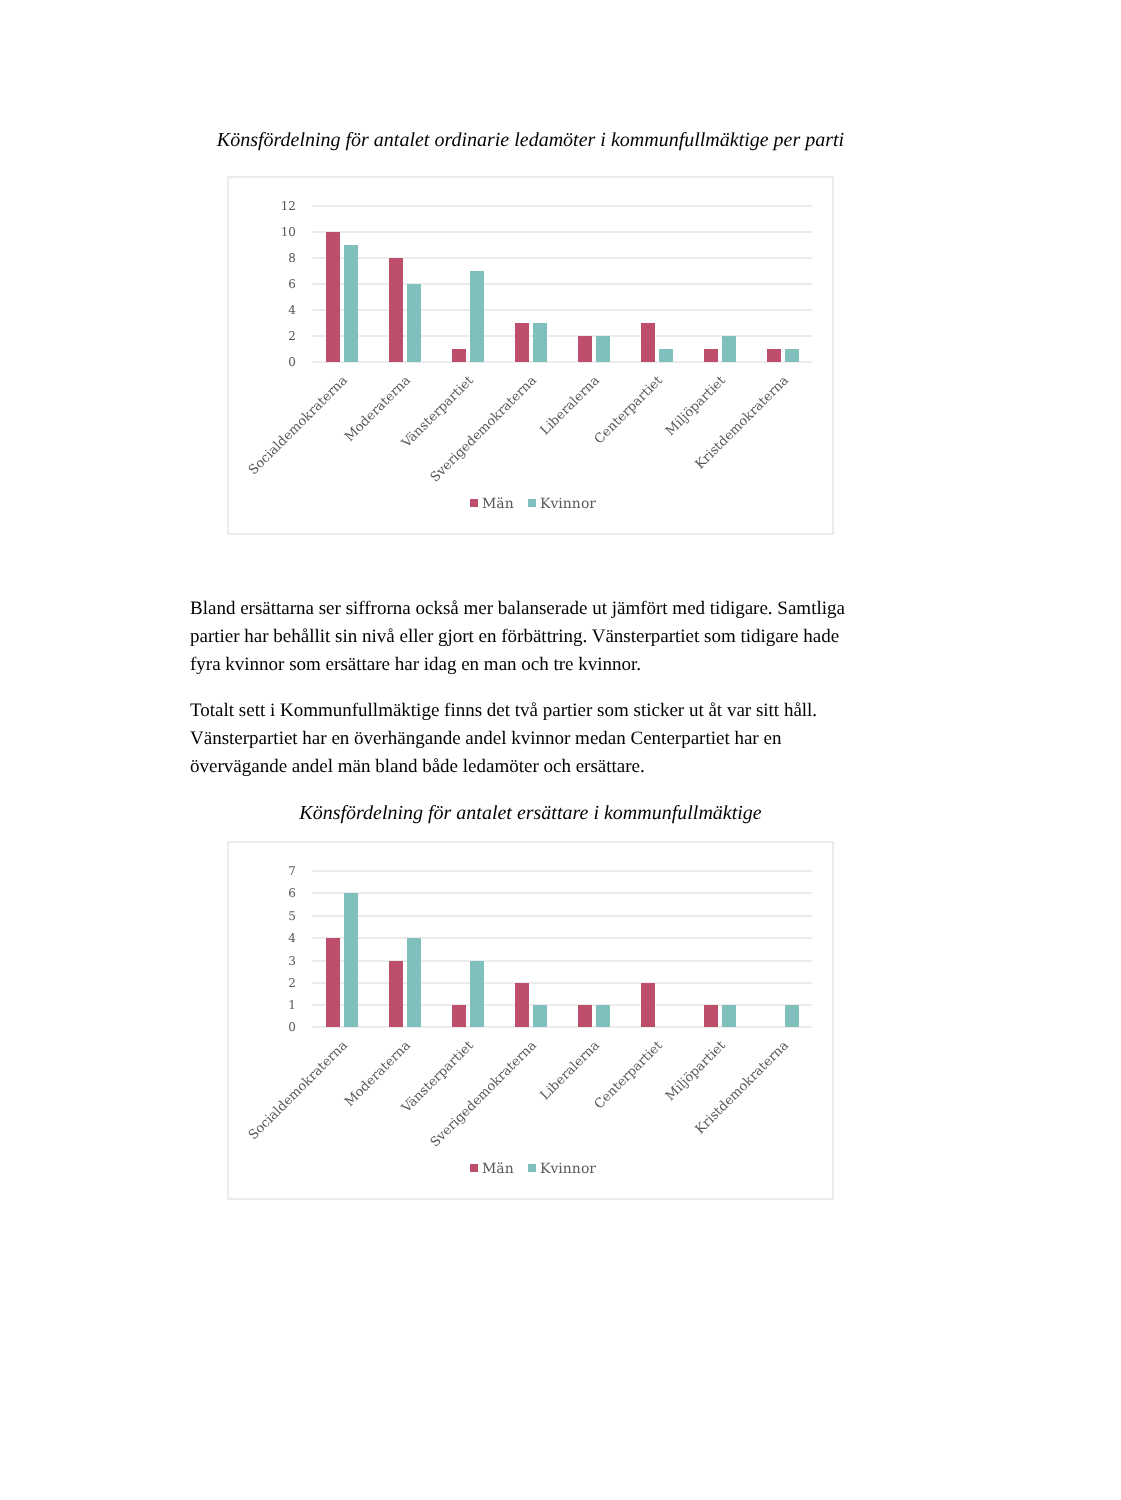Könsfördelning för antalet ordinarie ledamöter i kommunfullmäktige per parti
12
10
8
6
4
2
0
Socialdemokraterna
Moderaterna
Vänsterpartiet
Sverigedemokraterna
Liberalerna
Centerpartiet
Miljöpartiet
Kristdemokraterna
Män
Kvinnor
Bland ersättarna ser siffrorna också mer balanserade ut jämfört med tidigare. Samtliga partier har behållit sin nivå eller gjort en förbättring. Vänsterpartiet som tidigare hade fyra kvinnor som ersättare har idag en man och tre kvinnor.
Totalt sett i Kommunfullmäktige finns det två partier som sticker ut åt var sitt håll. Vänsterpartiet har en överhängande andel kvinnor medan Centerpartiet har en övervägande andel män bland både ledamöter och ersättare.
Könsfördelning för antalet ersättare i kommunfullmäktige
7
6
5
4
3
2
1
0
Socialdemokraterna
Moderaterna
Vänsterpartiet
Sverigedemokraterna
Liberalerna
Centerpartiet
Miljöpartiet
Kristdemokraterna
Män
Kvinnor